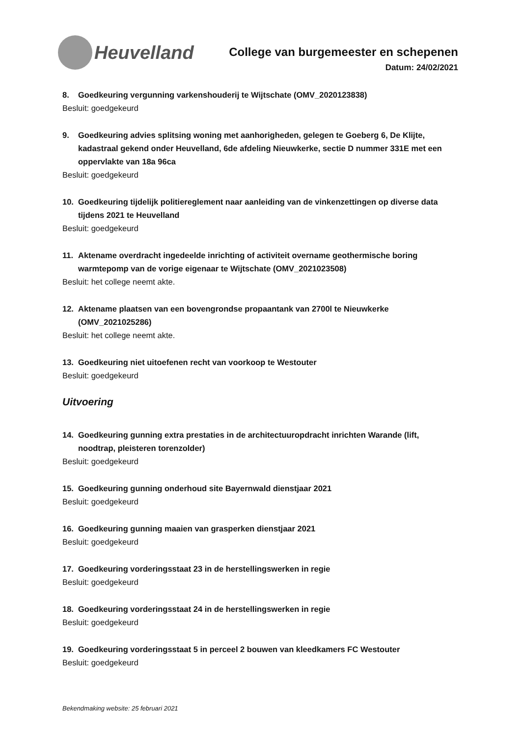Heuvelland
College van burgemeester en schepenen
Datum: 24/02/2021
8. Goedkeuring vergunning varkenshouderij te Wijtschate (OMV_2020123838)
Besluit: goedgekeurd
9. Goedkeuring advies splitsing woning met aanhorigheden, gelegen te Goeberg 6, De Klijte, kadastraal gekend onder Heuvelland, 6de afdeling Nieuwkerke, sectie D nummer 331E met een oppervlakte van 18a 96ca
Besluit: goedgekeurd
10. Goedkeuring tijdelijk politiereglement naar aanleiding van de vinkenzettingen op diverse data tijdens 2021 te Heuvelland
Besluit: goedgekeurd
11. Aktename overdracht ingedeelde inrichting of activiteit overname geothermische boring warmtepomp van de vorige eigenaar te Wijtschate (OMV_2021023508)
Besluit: het college neemt akte.
12. Aktename plaatsen van een bovengrondse propaantank van 2700l te Nieuwkerke (OMV_2021025286)
Besluit: het college neemt akte.
13. Goedkeuring niet uitoefenen recht van voorkoop te Westouter
Besluit: goedgekeurd
Uitvoering
14. Goedkeuring gunning extra prestaties in de architectuuropdracht inrichten Warande (lift, noodtrap, pleisteren torenzolder)
Besluit: goedgekeurd
15. Goedkeuring gunning onderhoud site Bayernwald dienstjaar 2021
Besluit: goedgekeurd
16. Goedkeuring gunning maaien van grasperken dienstjaar 2021
Besluit: goedgekeurd
17. Goedkeuring vorderingsstaat 23 in de herstellingswerken in regie
Besluit: goedgekeurd
18. Goedkeuring vorderingsstaat 24 in de herstellingswerken in regie
Besluit: goedgekeurd
19. Goedkeuring vorderingsstaat 5 in perceel 2 bouwen van kleedkamers FC Westouter
Besluit: goedgekeurd
Bekendmaking website: 25 februari 2021